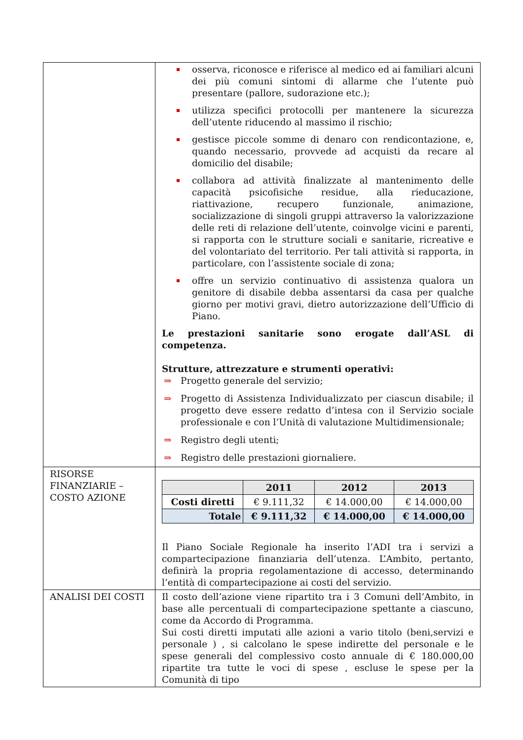| | osserva, riconosce e riferisce al medico ed ai familiari alcuni dei più comuni sintomi di allarme che l’utente può presentare (pallore, sudorazione etc.); utilizza specifici protocolli per mantenere la sicurezza dell’utente riducendo al massimo il rischio; gestisce piccole somme di denaro con rendicontazione, e, quando necessario, provvede ad acquisti da recare al domicilio del disabile; collabora ad attività finalizzate al mantenimento delle capacità psicofisiche residue, alla rieducazione, riattivazione, recupero funzionale, animazione, socializzazione di singoli gruppi attraverso la valorizzazione delle reti di relazione dell’utente, coinvolge vicini e parenti, si rapporta con le strutture sociali e sanitarie, ricreative e del volontariato del territorio. Per tali attività si rapporta, in particolare, con l’assistente sociale di zona; offre un servizio continuativo di assistenza qualora un genitore di disabile debba assentarsi da casa per qualche giorno per motivi gravi, dietro autorizzazione dell’Ufficio di Piano. Le prestazioni sanitarie sono erogate dall’ASL di competenza. Strutture, attrezzature e strumenti operativi: ⇒ Progetto generale del servizio; ⇒ Progetto di Assistenza Individualizzato per ciascun disabile; il progetto deve essere redatto d’intesa con il Servizio sociale professionale e con l’Unità di valutazione Multidimensionale; ⇒ Registro degli utenti; ⇒ Registro delle prestazioni giornaliere. |
| RISORSE FINANZIARIE – COSTO AZIONE | / / 2011 / 2012 / 2013 / / --- / --- / --- / --- / / Costi diretti / € 9.111,32 / € 14.000,00 / € 14.000,00 / / Totale / € 9.111,32 / € 14.000,00 / € 14.000,00 / Il Piano Sociale Regionale ha inserito l’ADI tra i servizi a compartecipazione finanziaria dell’utenza. L’Ambito, pertanto, definirà la propria regolamentazione di accesso, determinando l’entità di compartecipazione ai costi del servizio. |
| ANALISI DEI COSTI | Il costo dell’azione viene ripartito tra i 3 Comuni dell’Ambito, in base alle percentuali di compartecipazione spettante a ciascuno, come da Accordo di Programma. Sui costi diretti imputati alle azioni a vario titolo (beni,servizi e personale ) , si calcolano le spese indirette del personale e le spese generali del complessivo costo annuale di € 180.000,00 ripartite tra tutte le voci di spese , escluse le spese per la Comunità di tipo |